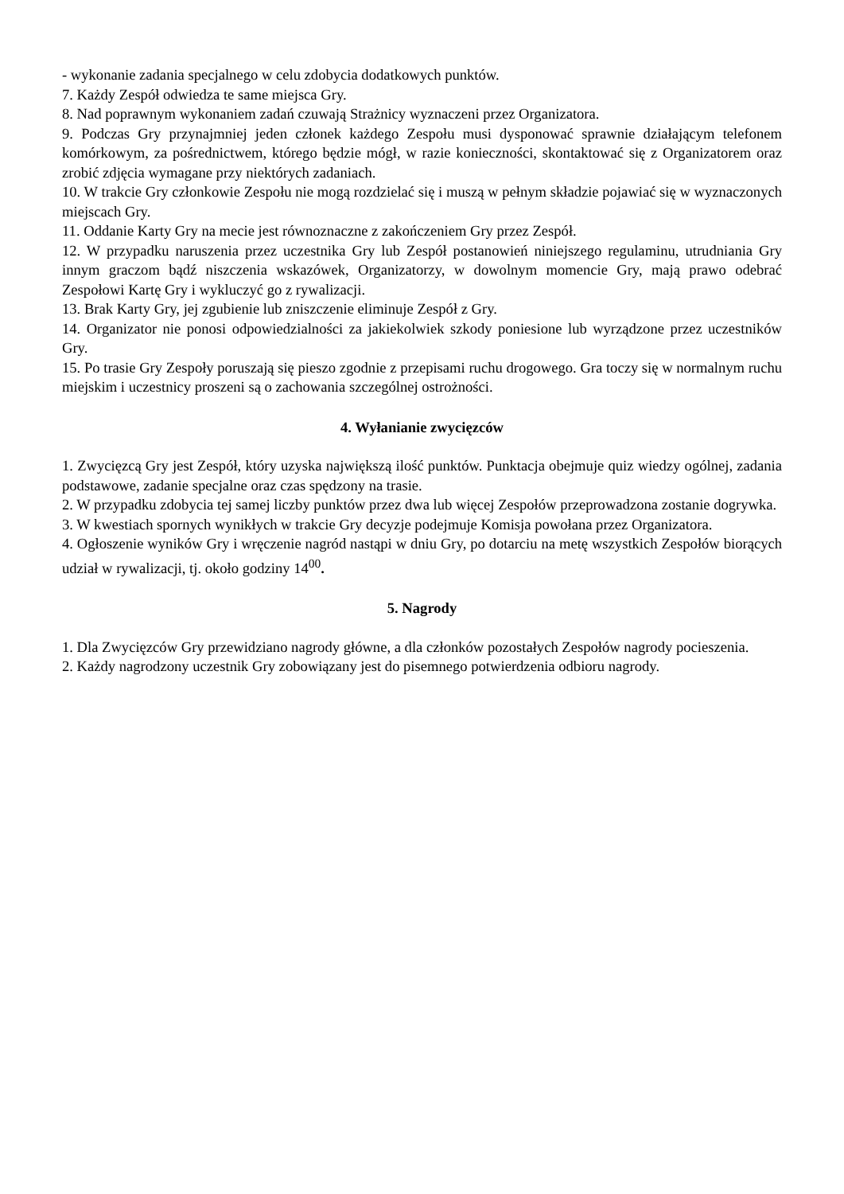- wykonanie zadania specjalnego w celu zdobycia dodatkowych punktów.
7. Każdy Zespół odwiedza te same miejsca Gry.
8. Nad poprawnym wykonaniem zadań czuwają Strażnicy wyznaczeni przez Organizatora.
9. Podczas Gry przynajmniej jeden członek każdego Zespołu musi dysponować sprawnie działającym telefonem komórkowym, za pośrednictwem, którego będzie mógł, w razie konieczności, skontaktować się z Organizatorem oraz zrobić zdjęcia wymagane przy niektórych zadaniach.
10. W trakcie Gry członkowie Zespołu nie mogą rozdzielać się i muszą w pełnym składzie pojawiać się w wyznaczonych miejscach Gry.
11. Oddanie Karty Gry na mecie jest równoznaczne z zakończeniem Gry przez Zespół.
12. W przypadku naruszenia przez uczestnika Gry lub Zespół postanowień niniejszego regulaminu, utrudniania Gry innym graczom bądź niszczenia wskazówek, Organizatorzy, w dowolnym momencie Gry, mają prawo odebrać Zespołowi Kartę Gry i wykluczyć go z rywalizacji.
13. Brak Karty Gry, jej zgubienie lub zniszczenie eliminuje Zespół z Gry.
14. Organizator nie ponosi odpowiedzialności za jakiekolwiek szkody poniesione lub wyrządzone przez uczestników Gry.
15. Po trasie Gry Zespoły poruszają się pieszo zgodnie z przepisami ruchu drogowego. Gra toczy się w normalnym ruchu miejskim i uczestnicy proszeni są o zachowania szczególnej ostrożności.
4. Wyłanianie zwycięzców
1. Zwycięzcą Gry jest Zespół, który uzyska największą ilość punktów. Punktacja obejmuje quiz wiedzy ogólnej, zadania podstawowe, zadanie specjalne oraz czas spędzony na trasie.
2. W przypadku zdobycia tej samej liczby punktów przez dwa lub więcej Zespołów przeprowadzona zostanie dogrywka.
3. W kwestiach spornych wynikłych w trakcie Gry decyzje podejmuje Komisja powołana przez Organizatora.
4. Ogłoszenie wyników Gry i wręczenie nagród nastąpi w dniu Gry, po dotarciu na metę wszystkich Zespołów biorących udział w rywalizacji, tj. około godziny 14<sup>00</sup>.
5. Nagrody
1. Dla Zwycięzców Gry przewidziano nagrody główne, a dla członków pozostałych Zespołów nagrody pocieszenia.
2. Każdy nagrodzony uczestnik Gry zobowiązany jest do pisemnego potwierdzenia odbioru nagrody.